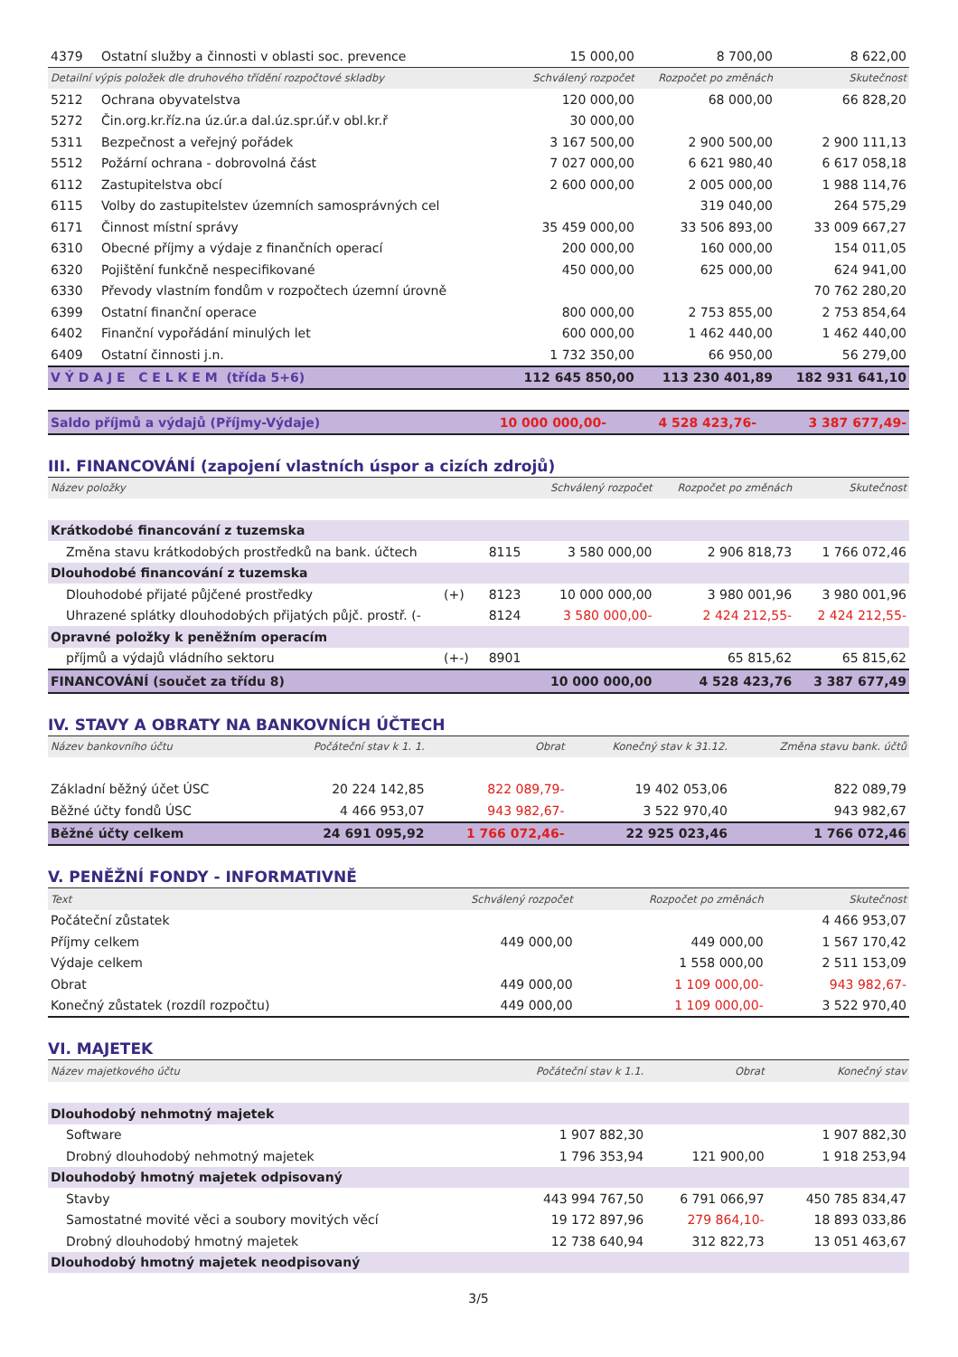| 4379 | Ostatní služby a činnosti v oblasti soc. prevence | 15 000,00 | 8 700,00 | 8 622,00 |
| Detailní výpis položek dle druhového třídění rozpočtové skladby | | Schválený rozpočet | Rozpočet po změnách | Skutečnost |
| 5212 | Ochrana obyvatelstva | 120 000,00 | 68 000,00 | 66 828,20 |
| 5272 | Čin.org.kr.říz.na úz.úr.a dal.úz.spr.úř.v obl.kr.ř | 30 000,00 | | |
| 5311 | Bezpečnost a veřejný pořádek | 3 167 500,00 | 2 900 500,00 | 2 900 111,13 |
| 5512 | Požární ochrana - dobrovolná část | 7 027 000,00 | 6 621 980,40 | 6 617 058,18 |
| 6112 | Zastupitelstva obcí | 2 600 000,00 | 2 005 000,00 | 1 988 114,76 |
| 6115 | Volby do zastupitelstev územních samosprávných cel | | 319 040,00 | 264 575,29 |
| 6171 | Činnost místní správy | 35 459 000,00 | 33 506 893,00 | 33 009 667,27 |
| 6310 | Obecné příjmy a výdaje z finančních operací | 200 000,00 | 160 000,00 | 154 011,05 |
| 6320 | Pojištění funkčně nespecifikované | 450 000,00 | 625 000,00 | 624 941,00 |
| 6330 | Převody vlastním fondům v rozpočtech územní úrovně | | | 70 762 280,20 |
| 6399 | Ostatní finanční operace | 800 000,00 | 2 753 855,00 | 2 753 854,64 |
| 6402 | Finanční vypořádání minulých let | 600 000,00 | 1 462 440,00 | 1 462 440,00 |
| 6409 | Ostatní činnosti j.n. | 1 732 350,00 | 66 950,00 | 56 279,00 |
| V Ý D A J E C E L K E M (třída 5+6) | | 112 645 850,00 | 113 230 401,89 | 182 931 641,10 |
| Saldo příjmů a výdajů (Příjmy-Výdaje) | 10 000 000,00- | 4 528 423,76- | 3 387 677,49- |
III. FINANCOVÁNÍ (zapojení vlastních úspor a cizích zdrojů)
| Název položky | | | Schválený rozpočet | Rozpočet po změnách | Skutečnost |
| --- | --- | --- | --- | --- | --- |
| Krátkodobé financování z tuzemska | | | | | |
| Změna stavu krátkodobých prostředků na bank. účtech | | 8115 | 3 580 000,00 | 2 906 818,73 | 1 766 072,46 |
| Dlouhodobé financování z tuzemska | | | | | |
| Dlouhodobé přijaté půjčené prostředky | (+) | 8123 | 10 000 000,00 | 3 980 001,96 | 3 980 001,96 |
| Uhrazené splátky dlouhodobých přijatých půjč. prostř. (- | | 8124 | 3 580 000,00- | 2 424 212,55- | 2 424 212,55- |
| Opravné položky k peněžním operacím | | | | | |
| příjmů a výdajů vládního sektoru | (+-) | 8901 | | 65 815,62 | 65 815,62 |
| FINANCOVÁNÍ (součet za třídu 8) | | | 10 000 000,00 | 4 528 423,76 | 3 387 677,49 |
IV. STAVY A OBRATY NA BANKOVNÍCH ÚČTECH
| Název bankovního účtu | Počáteční stav k 1. 1. | Obrat | Konečný stav k 31.12. | Změna stavu bank. účtů |
| --- | --- | --- | --- | --- |
| Základní běžný účet ÚSC | 20 224 142,85 | 822 089,79- | 19 402 053,06 | 822 089,79 |
| Běžné účty fondů ÚSC | 4 466 953,07 | 943 982,67- | 3 522 970,40 | 943 982,67 |
| Běžné účty celkem | 24 691 095,92 | 1 766 072,46- | 22 925 023,46 | 1 766 072,46 |
V. PENĚŽNÍ FONDY - INFORMATIVNĚ
| Text | Schválený rozpočet | Rozpočet po změnách | Skutečnost |
| --- | --- | --- | --- |
| Počáteční zůstatek | | | 4 466 953,07 |
| Příjmy celkem | 449 000,00 | 449 000,00 | 1 567 170,42 |
| Výdaje celkem | | 1 558 000,00 | 2 511 153,09 |
| Obrat | 449 000,00 | 1 109 000,00- | 943 982,67- |
| Konečný zůstatek (rozdíl rozpočtu) | 449 000,00 | 1 109 000,00- | 3 522 970,40 |
VI. MAJETEK
| Název majetkového účtu | Počáteční stav k 1.1. | Obrat | Konečný stav |
| --- | --- | --- | --- |
| Dlouhodobý nehmotný majetek | | | |
| Software | 1 907 882,30 | | 1 907 882,30 |
| Drobný dlouhodobý nehmotný majetek | 1 796 353,94 | 121 900,00 | 1 918 253,94 |
| Dlouhodobý hmotný majetek odpisovaný | | | |
| Stavby | 443 994 767,50 | 6 791 066,97 | 450 785 834,47 |
| Samostatné movité věci a soubory movitých věcí | 19 172 897,96 | 279 864,10- | 18 893 033,86 |
| Drobný dlouhodobý hmotný majetek | 12 738 640,94 | 312 822,73 | 13 051 463,67 |
| Dlouhodobý hmotný majetek neodpisovaný | | | |
3/5